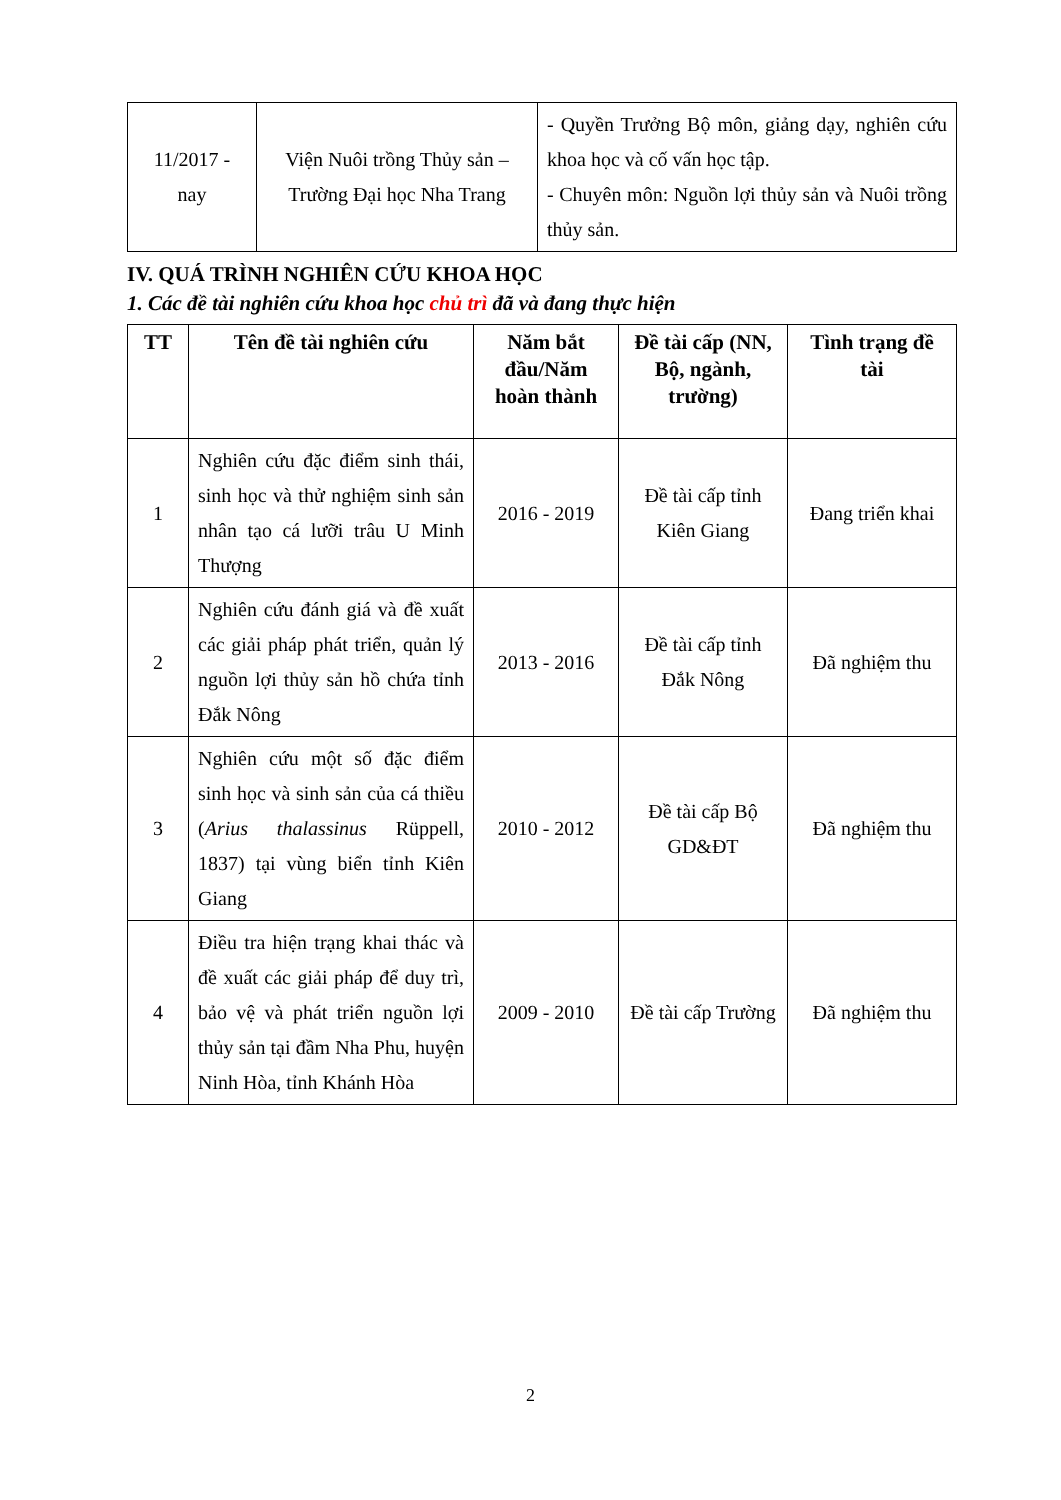| 11/2017 - nay | Viện Nuôi trồng Thủy sản – Trường Đại học Nha Trang | - Quyền Trưởng Bộ môn, giảng dạy, nghiên cứu khoa học và cố vấn học tập. - Chuyên môn: Nguồn lợi thủy sản và Nuôi trồng thủy sản. |
IV. QUÁ TRÌNH NGHIÊN CỨU KHOA HỌC
1. Các đề tài nghiên cứu khoa học chủ trì đã và đang thực hiện
| TT | Tên đề tài nghiên cứu | Năm bắt đầu/Năm hoàn thành | Đề tài cấp (NN, Bộ, ngành, trường) | Tình trạng đề tài |
| --- | --- | --- | --- | --- |
| 1 | Nghiên cứu đặc điểm sinh thái, sinh học và thử nghiệm sinh sản nhân tạo cá lưỡi trâu U Minh Thượng | 2016 - 2019 | Đề tài cấp tỉnh Kiên Giang | Đang triển khai |
| 2 | Nghiên cứu đánh giá và đề xuất các giải pháp phát triển, quản lý nguồn lợi thủy sản hồ chứa tỉnh Đắk Nông | 2013 - 2016 | Đề tài cấp tỉnh Đắk Nông | Đã nghiệm thu |
| 3 | Nghiên cứu một số đặc điểm sinh học và sinh sản của cá thiều ( Arius thalassinus Rüppell, 1837) tại vùng biển tỉnh Kiên Giang | 2010 - 2012 | Đề tài cấp Bộ GD&ĐT | Đã nghiệm thu |
| 4 | Điều tra hiện trạng khai thác và đề xuất các giải pháp để duy trì, bảo vệ và phát triển nguồn lợi thủy sản tại đầm Nha Phu, huyện Ninh Hòa, tỉnh Khánh Hòa | 2009 - 2010 | Đề tài cấp Trường | Đã nghiệm thu |
2